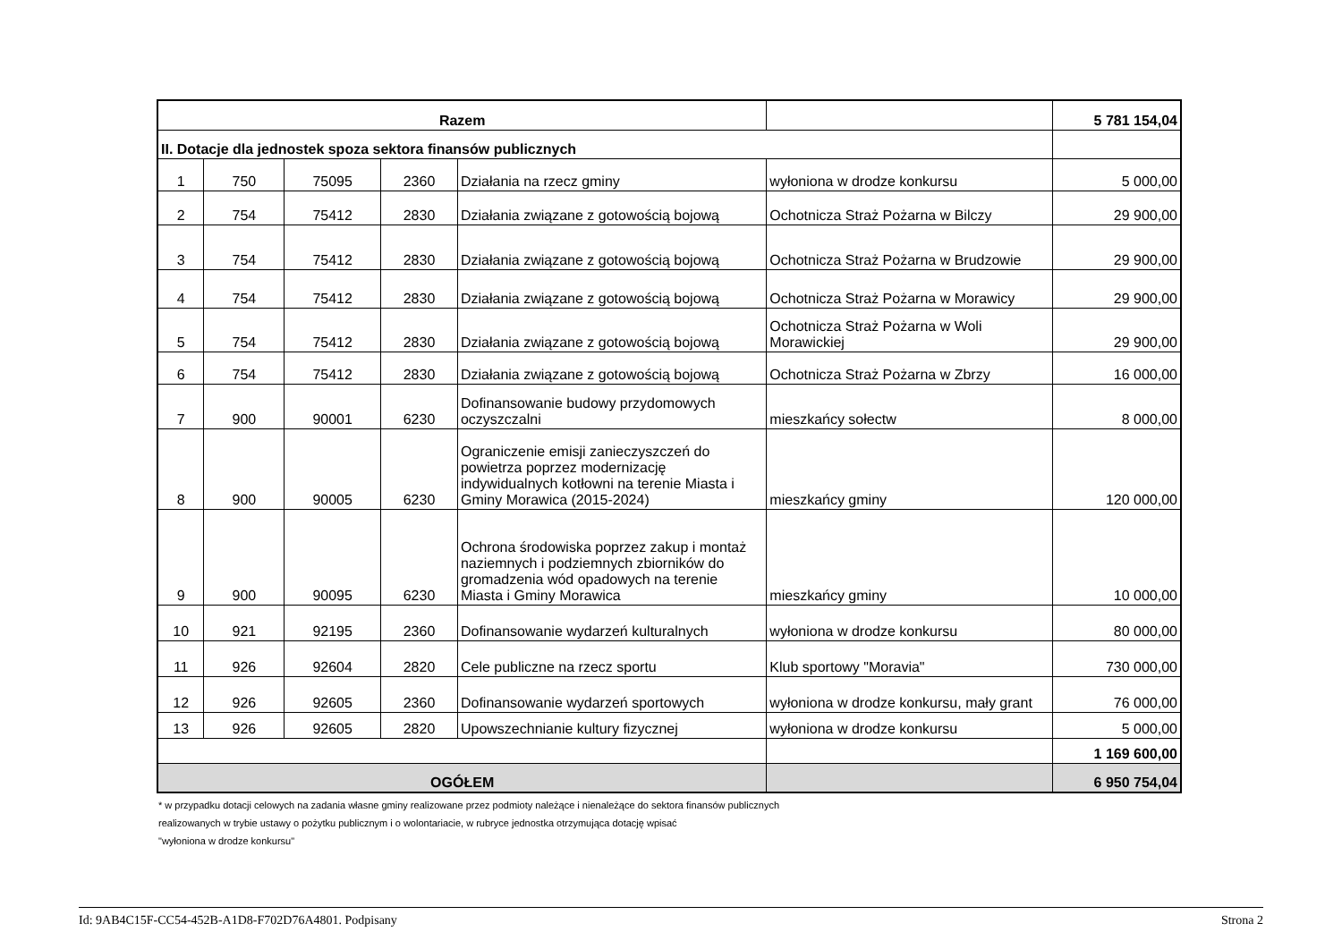| Razem | | | | | | 5 781 154,04 |
| II. Dotacje dla jednostek spoza sektora finansów publicznych | | | | | | |
| 1 | 750 | 75095 | 2360 | Działania na rzecz gminy | wyłoniona w drodze konkursu | 5 000,00 |
| 2 | 754 | 75412 | 2830 | Działania związane z gotowością bojową | Ochotnicza Straż Pożarna w Bilczy | 29 900,00 |
| 3 | 754 | 75412 | 2830 | Działania związane z gotowością bojową | Ochotnicza Straż Pożarna w Brudzowie | 29 900,00 |
| 4 | 754 | 75412 | 2830 | Działania związane z gotowością bojową | Ochotnicza Straż Pożarna w Morawicy | 29 900,00 |
| 5 | 754 | 75412 | 2830 | Działania związane z gotowością bojową | Ochotnicza Straż Pożarna w Woli Morawickiej | 29 900,00 |
| 6 | 754 | 75412 | 2830 | Działania związane z gotowością bojową | Ochotnicza Straż Pożarna w Zbrzy | 16 000,00 |
| 7 | 900 | 90001 | 6230 | Dofinansowanie budowy przydomowych oczyszczalni | mieszkańcy sołectw | 8 000,00 |
| 8 | 900 | 90005 | 6230 | Ograniczenie emisji zanieczyszczeń do powietrza poprzez modernizację indywidualnych kotłowni na terenie Miasta i Gminy Morawica (2015-2024) | mieszkańcy gminy | 120 000,00 |
| 9 | 900 | 90095 | 6230 | Ochrona środowiska poprzez zakup i montaż naziemnych i podziemnych zbiorników do gromadzenia wód opadowych na terenie Miasta i Gminy Morawica | mieszkańcy gminy | 10 000,00 |
| 10 | 921 | 92195 | 2360 | Dofinansowanie wydarzeń kulturalnych | wyłoniona w drodze konkursu | 80 000,00 |
| 11 | 926 | 92604 | 2820 | Cele publiczne na rzecz sportu | Klub sportowy "Moravia" | 730 000,00 |
| 12 | 926 | 92605 | 2360 | Dofinansowanie wydarzeń sportowych | wyłoniona w drodze konkursu, mały grant | 76 000,00 |
| 13 | 926 | 92605 | 2820 | Upowszechnianie kultury fizycznej | wyłoniona w drodze konkursu | 5 000,00 |
| | | | | | | 1 169 600,00 |
| OGÓŁEM | | | | | | 6 950 754,04 |
* w przypadku dotacji celowych na zadania własne gminy realizowane przez podmioty należące i nienależące do sektora finansów publicznych
realizowanych w trybie ustawy o pożytku publicznym i o wolontariacie, w rubryce jednostka otrzymująca dotację wpisać
"wyłoniona w drodze konkursu"
Id: 9AB4C15F-CC54-452B-A1D8-F702D76A4801. Podpisany Strona 2